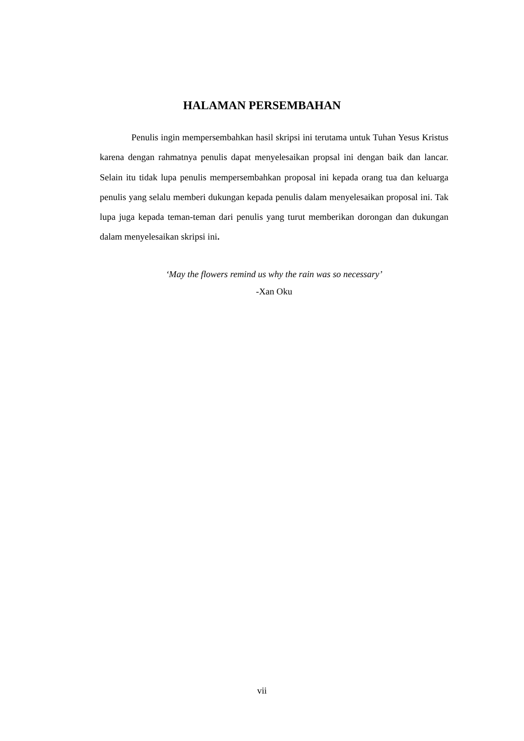HALAMAN PERSEMBAHAN
Penulis ingin mempersembahkan hasil skripsi ini terutama untuk Tuhan Yesus Kristus karena dengan rahmatnya penulis dapat menyelesaikan propsal ini dengan baik dan lancar. Selain itu tidak lupa penulis mempersembahkan proposal ini kepada orang tua dan keluarga penulis yang selalu memberi dukungan kepada penulis dalam menyelesaikan proposal ini. Tak lupa juga kepada teman-teman dari penulis yang turut memberikan dorongan dan dukungan dalam menyelesaikan skripsi ini.
‘May the flowers remind us why the rain was so necessary’
-Xan Oku
vii